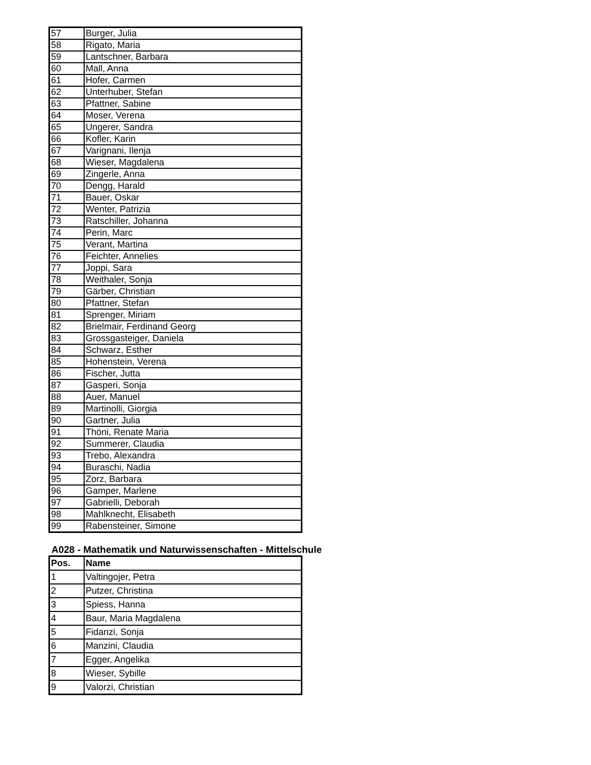| 57 | Burger, Julia |
| 58 | Rigato, Maria |
| 59 | Lantschner, Barbara |
| 60 | Mall, Anna |
| 61 | Hofer, Carmen |
| 62 | Unterhuber, Stefan |
| 63 | Pfattner, Sabine |
| 64 | Moser, Verena |
| 65 | Ungerer, Sandra |
| 66 | Kofler, Karin |
| 67 | Varignani, Ilenja |
| 68 | Wieser, Magdalena |
| 69 | Zingerle, Anna |
| 70 | Dengg, Harald |
| 71 | Bauer, Oskar |
| 72 | Wenter, Patrizia |
| 73 | Ratschiller, Johanna |
| 74 | Perin, Marc |
| 75 | Verant, Martina |
| 76 | Feichter, Annelies |
| 77 | Joppi, Sara |
| 78 | Weithaler, Sonja |
| 79 | Gärber, Christian |
| 80 | Pfattner, Stefan |
| 81 | Sprenger, Miriam |
| 82 | Brielmair, Ferdinand Georg |
| 83 | Grossgasteiger, Daniela |
| 84 | Schwarz, Esther |
| 85 | Hohenstein, Verena |
| 86 | Fischer, Jutta |
| 87 | Gasperi, Sonja |
| 88 | Auer, Manuel |
| 89 | Martinolli, Giorgia |
| 90 | Gartner, Julia |
| 91 | Thöni, Renate Maria |
| 92 | Summerer, Claudia |
| 93 | Trebo, Alexandra |
| 94 | Buraschi, Nadia |
| 95 | Zorz, Barbara |
| 96 | Gamper, Marlene |
| 97 | Gabrielli, Deborah |
| 98 | Mahlknecht, Elisabeth |
| 99 | Rabensteiner, Simone |
A028 - Mathematik und Naturwissenschaften - Mittelschule
| Pos. | Name |
| --- | --- |
| 1 | Valtingojer, Petra |
| 2 | Putzer, Christina |
| 3 | Spiess, Hanna |
| 4 | Baur, Maria Magdalena |
| 5 | Fidanzi, Sonja |
| 6 | Manzini, Claudia |
| 7 | Egger, Angelika |
| 8 | Wieser, Sybille |
| 9 | Valorzi, Christian |